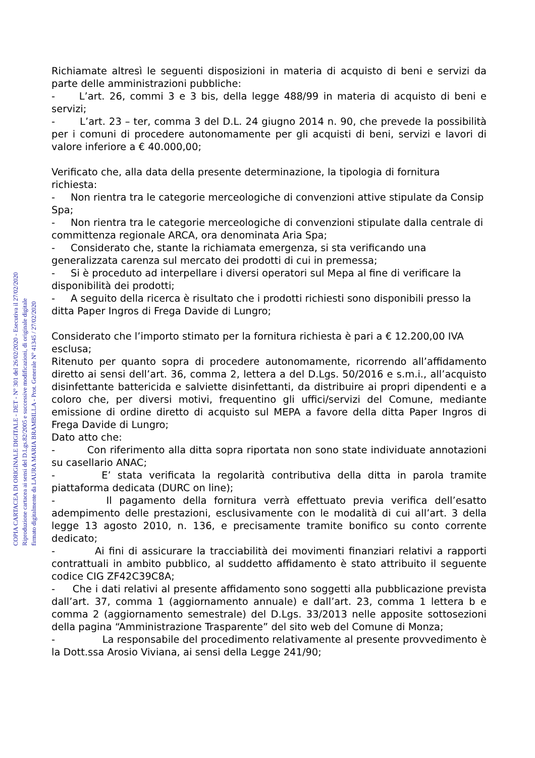COPIA CARTACEA DI ORIGINALE DIGITALE - DET - N° 301 del 26/02/2020 - Esecutiva il 27/02/2020
Riproduzione cartacea ai sensi del D.Lgs.82/2005 e successive modificazioni, di originale digitale
firmato digitalmente da LAURA MARIA BRAMBILLA - Prot. Generale N° 41345 / 27/02/2020
Richiamate altresì le seguenti disposizioni in materia di acquisto di beni e servizi da parte delle amministrazioni pubbliche:
- L’art. 26, commi 3 e 3 bis, della legge 488/99 in materia di acquisto di beni e servizi;
- L’art. 23 – ter, comma 3 del D.L. 24 giugno 2014 n. 90, che prevede la possibilità per i comuni di procedere autonomamente per gli acquisti di beni, servizi e lavori di valore inferiore a € 40.000,00;
Verificato che, alla data della presente determinazione, la tipologia di fornitura richiesta:
- Non rientra tra le categorie merceologiche di convenzioni attive stipulate da Consip Spa;
- Non rientra tra le categorie merceologiche di convenzioni stipulate dalla centrale di committenza regionale ARCA, ora denominata Aria Spa;
- Considerato che, stante la richiamata emergenza, si sta verificando una generalizzata carenza sul mercato dei prodotti di cui in premessa;
- Si è proceduto ad interpellare i diversi operatori sul Mepa al fine di verificare la disponibilità dei prodotti;
- A seguito della ricerca è risultato che i prodotti richiesti sono disponibili presso la ditta Paper Ingros di Frega Davide di Lungro;
Considerato che l’importo stimato per la fornitura richiesta è pari a € 12.200,00 IVA esclusa;
Ritenuto per quanto sopra di procedere autonomamente, ricorrendo all’affidamento diretto ai sensi dell’art. 36, comma 2, lettera a del D.Lgs. 50/2016 e s.m.i., all’acquisto disinfettante battericida e salviette disinfettanti, da distribuire ai propri dipendenti e a coloro che, per diversi motivi, frequentino gli uffici/servizi del Comune, mediante emissione di ordine diretto di acquisto sul MEPA a favore della ditta Paper Ingros di Frega Davide di Lungro;
Dato atto che:
- Con riferimento alla ditta sopra riportata non sono state individuate annotazioni su casellario ANAC;
- E’ stata verificata la regolarità contributiva della ditta in parola tramite piattaforma dedicata (DURC on line);
- Il pagamento della fornitura verrà effettuato previa verifica dell’esatto adempimento delle prestazioni, esclusivamente con le modalità di cui all’art. 3 della legge 13 agosto 2010, n. 136, e precisamente tramite bonifico su conto corrente dedicato;
- Ai fini di assicurare la tracciabilità dei movimenti finanziari relativi a rapporti contrattuali in ambito pubblico, al suddetto affidamento è stato attribuito il seguente codice CIG ZF42C39C8A;
- Che i dati relativi al presente affidamento sono soggetti alla pubblicazione prevista dall’art. 37, comma 1 (aggiornamento annuale) e dall’art. 23, comma 1 lettera b e comma 2 (aggiornamento semestrale) del D.Lgs. 33/2013 nelle apposite sottosezioni della pagina “Amministrazione Trasparente” del sito web del Comune di Monza;
- La responsabile del procedimento relativamente al presente provvedimento è la Dott.ssa Arosio Viviana, ai sensi della Legge 241/90;